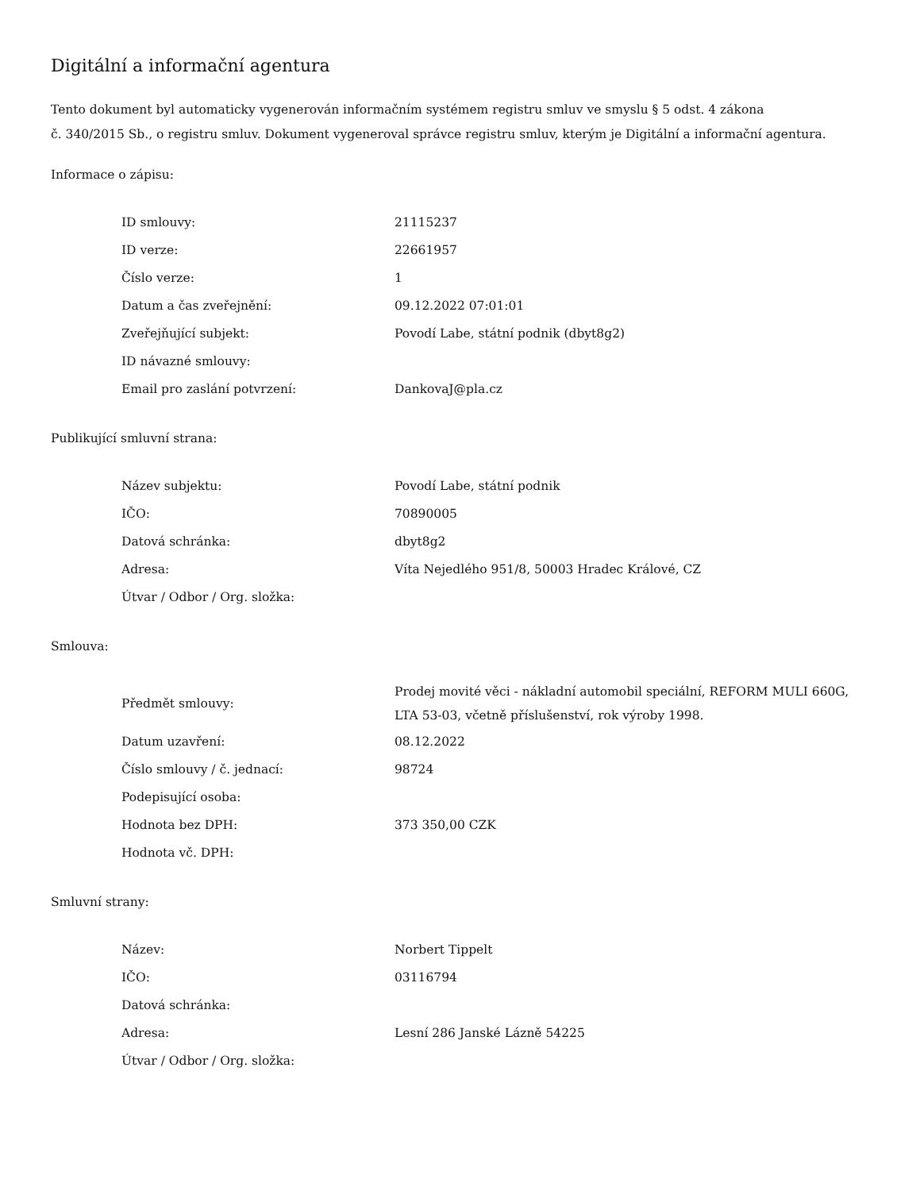Digitální a informační agentura
Tento dokument byl automaticky vygenerován informačním systémem registru smluv ve smyslu § 5 odst. 4 zákona
č. 340/2015 Sb., o registru smluv. Dokument vygeneroval správce registru smluv, kterým je Digitální a informační agentura.
Informace o zápisu:
| ID smlouvy: | 21115237 |
| ID verze: | 22661957 |
| Číslo verze: | 1 |
| Datum a čas zveřejnění: | 09.12.2022 07:01:01 |
| Zveřejňující subjekt: | Povodí Labe, státní podnik (dbyt8g2) |
| ID návazné smlouvy: | |
| Email pro zaslání potvrzení: | DankovaJ@pla.cz |
Publikující smluvní strana:
| Název subjektu: | Povodí Labe, státní podnik |
| IČO: | 70890005 |
| Datová schránka: | dbyt8g2 |
| Adresa: | Víta Nejedlého 951/8, 50003 Hradec Králové, CZ |
| Útvar / Odbor / Org. složka: | |
Smlouva:
| Předmět smlouvy: | Prodej movité věci - nákladní automobil speciální, REFORM MULI 660G, LTA 53-03, včetně příslušenství, rok výroby 1998. |
| Datum uzavření: | 08.12.2022 |
| Číslo smlouvy / č. jednací: | 98724 |
| Podepisující osoba: | |
| Hodnota bez DPH: | 373 350,00 CZK |
| Hodnota vč. DPH: | |
Smluvní strany:
| Název: | Norbert Tippelt |
| IČO: | 03116794 |
| Datová schránka: | |
| Adresa: | Lesní 286 Janské Lázně 54225 |
| Útvar / Odbor / Org. složka: | |